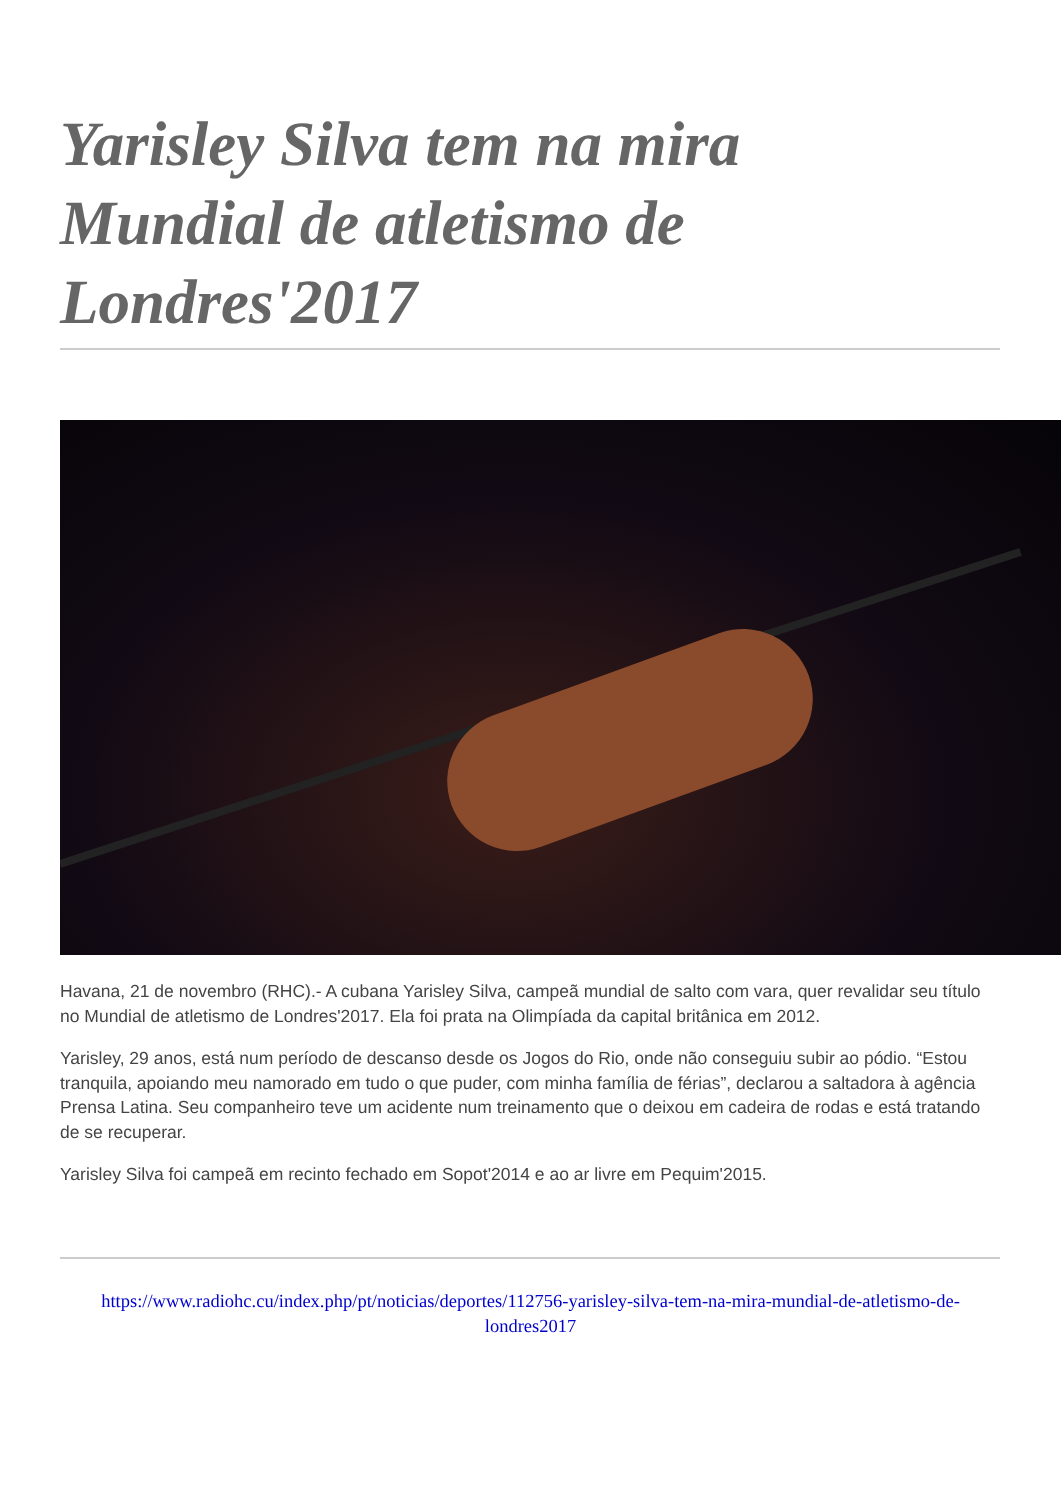Yarisley Silva tem na mira Mundial de atletismo de Londres'2017
Havana, 21 de novembro (RHC).- A cubana Yarisley Silva, campeã mundial de salto com vara, quer revalidar seu título no Mundial de atletismo de Londres'2017. Ela foi prata na Olimpíada da capital britânica em 2012.
Yarisley, 29 anos, está num período de descanso desde os Jogos do Rio, onde não conseguiu subir ao pódio. “Estou tranquila, apoiando meu namorado em tudo o que puder, com minha família de férias”, declarou a saltadora à agência Prensa Latina. Seu companheiro teve um acidente num treinamento que o deixou em cadeira de rodas e está tratando de se recuperar.
Yarisley Silva foi campeã em recinto fechado em Sopot'2014 e ao ar livre em Pequim'2015.
https://www.radiohc.cu/index.php/pt/noticias/deportes/112756-yarisley-silva-tem-na-mira-mundial-de-atletismo-de-londres2017